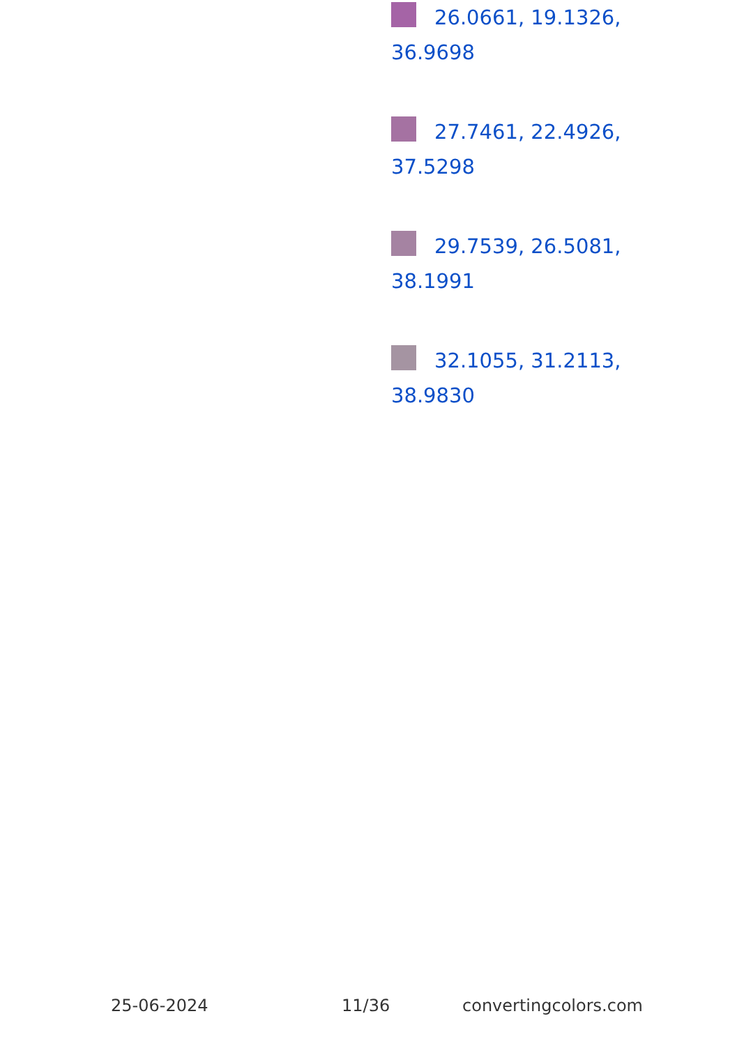26.0661, 19.1326, 36.9698
27.7461, 22.4926, 37.5298
29.7539, 26.5081, 38.1991
32.1055, 31.2113, 38.9830
25-06-2024 11/36 convertingcolors.com